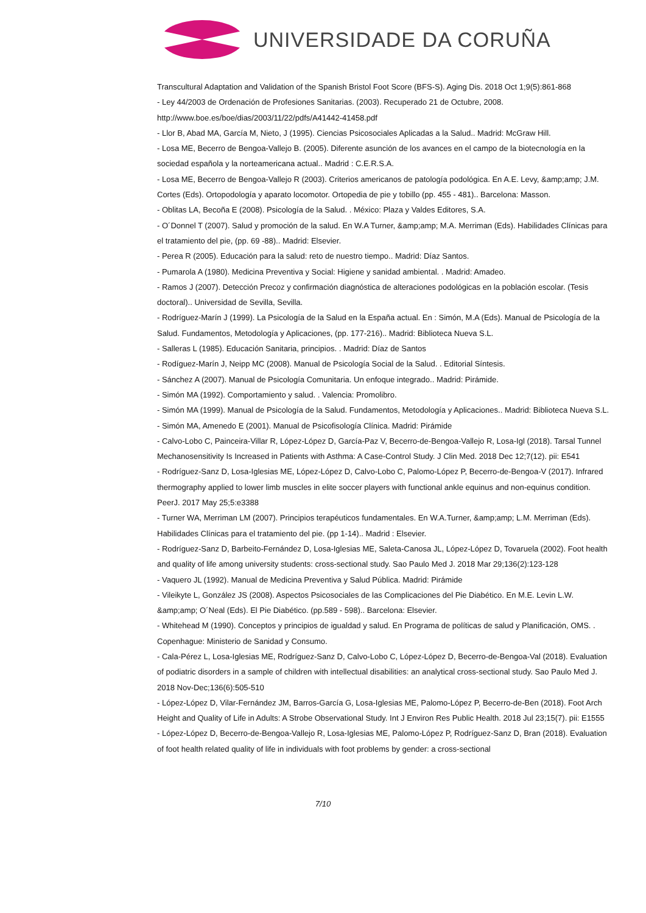UNIVERSIDADE DA CORUÑA
Transcultural Adaptation and Validation of the Spanish Bristol Foot Score (BFS-S). Aging Dis. 2018 Oct 1;9(5):861-868
- Ley 44/2003 de Ordenación de Profesiones Sanitarias. (2003). Recuperado 21 de Octubre, 2008. http://www.boe.es/boe/dias/2003/11/22/pdfs/A41442-41458.pdf
- Llor B, Abad MA, García M, Nieto, J (1995). Ciencias Psicosociales Aplicadas a la Salud.. Madrid: McGraw Hill.
- Losa ME, Becerro de Bengoa-Vallejo B. (2005). Diferente asunción de los avances en el campo de la biotecnología en la sociedad española y la norteamericana actual.. Madrid : C.E.R.S.A.
- Losa ME, Becerro de Bengoa-Vallejo R (2003). Criterios americanos de patología podológica. En A.E. Levy, &amp;amp; J.M. Cortes (Eds). Ortopodología y aparato locomotor. Ortopedia de pie y tobillo (pp. 455 - 481).. Barcelona: Masson.
- Oblitas LA, Becoña E (2008). Psicología de la Salud. . México: Plaza y Valdes Editores, S.A.
- O´Donnel T (2007). Salud y promoción de la salud. En W.A Turner, &amp;amp; M.A. Merriman (Eds). Habilidades Clínicas para el tratamiento del pie, (pp. 69 -88).. Madrid: Elsevier.
- Perea R (2005). Educación para la salud: reto de nuestro tiempo.. Madrid: Díaz Santos.
- Pumarola A (1980). Medicina Preventiva y Social: Higiene y sanidad ambiental. . Madrid: Amadeo.
- Ramos J (2007). Detección Precoz y confirmación diagnóstica de alteraciones podológicas en la población escolar. (Tesis doctoral).. Universidad de Sevilla, Sevilla.
- Rodríguez-Marín J (1999). La Psicología de la Salud en la España actual. En : Simón, M.A (Eds). Manual de Psicología de la Salud. Fundamentos, Metodología y Aplicaciones, (pp. 177-216).. Madrid: Biblioteca Nueva S.L.
- Salleras L (1985). Educación Sanitaria, principios. . Madrid: Díaz de Santos
- Rodíguez-Marín J, Neipp MC (2008). Manual de Psicología Social de la Salud. . Editorial Síntesis.
- Sánchez A (2007). Manual de Psicología Comunitaria. Un enfoque integrado.. Madrid: Pirámide.
- Simón MA (1992). Comportamiento y salud. . Valencia: Promolibro.
- Simón MA (1999). Manual de Psicología de la Salud. Fundamentos, Metodología y Aplicaciones.. Madrid: Biblioteca Nueva S.L.
- Simón MA, Amenedo E (2001). Manual de Psicofisología Clínica. Madrid: Pirámide
- Calvo-Lobo C, Painceira-Villar R, López-López D, García-Paz V, Becerro-de-Bengoa-Vallejo R, Losa-Igl (2018). Tarsal Tunnel Mechanosensitivity Is Increased in Patients with Asthma: A Case-Control Study. J Clin Med. 2018 Dec 12;7(12). pii: E541
- Rodríguez-Sanz D, Losa-Iglesias ME, López-López D, Calvo-Lobo C, Palomo-López P, Becerro-de-Bengoa-V (2017). Infrared thermography applied to lower limb muscles in elite soccer players with functional ankle equinus and non-equinus condition. PeerJ. 2017 May 25;5:e3388
- Turner WA, Merriman LM (2007). Principios terapéuticos fundamentales. En W.A.Turner, &amp;amp; L.M. Merriman (Eds). Habilidades Clínicas para el tratamiento del pie. (pp 1-14).. Madrid : Elsevier.
- Rodríguez-Sanz D, Barbeito-Fernández D, Losa-Iglesias ME, Saleta-Canosa JL, López-López D, Tovaruela (2002). Foot health and quality of life among university students: cross-sectional study. Sao Paulo Med J. 2018 Mar 29;136(2):123-128
- Vaquero JL (1992). Manual de Medicina Preventiva y Salud Pública. Madrid: Pirámide
- Vileikyte L, González JS (2008). Aspectos Psicosociales de las Complicaciones del Pie Diabético. En M.E. Levin L.W. &amp;amp; O´Neal (Eds). El Pie Diabético. (pp.589 - 598).. Barcelona: Elsevier.
- Whitehead M (1990). Conceptos y principios de igualdad y salud. En Programa de políticas de salud y Planificación, OMS. . Copenhague: Ministerio de Sanidad y Consumo.
- Cala-Pérez L, Losa-Iglesias ME, Rodríguez-Sanz D, Calvo-Lobo C, López-López D, Becerro-de-Bengoa-Val (2018). Evaluation of podiatric disorders in a sample of children with intellectual disabilities: an analytical cross-sectional study. Sao Paulo Med J. 2018 Nov-Dec;136(6):505-510
- López-López D, Vilar-Fernández JM, Barros-García G, Losa-Iglesias ME, Palomo-López P, Becerro-de-Ben (2018). Foot Arch Height and Quality of Life in Adults: A Strobe Observational Study. Int J Environ Res Public Health. 2018 Jul 23;15(7). pii: E1555
- López-López D, Becerro-de-Bengoa-Vallejo R, Losa-Iglesias ME, Palomo-López P, Rodríguez-Sanz D, Bran (2018). Evaluation of foot health related quality of life in individuals with foot problems by gender: a cross-sectional
7/10